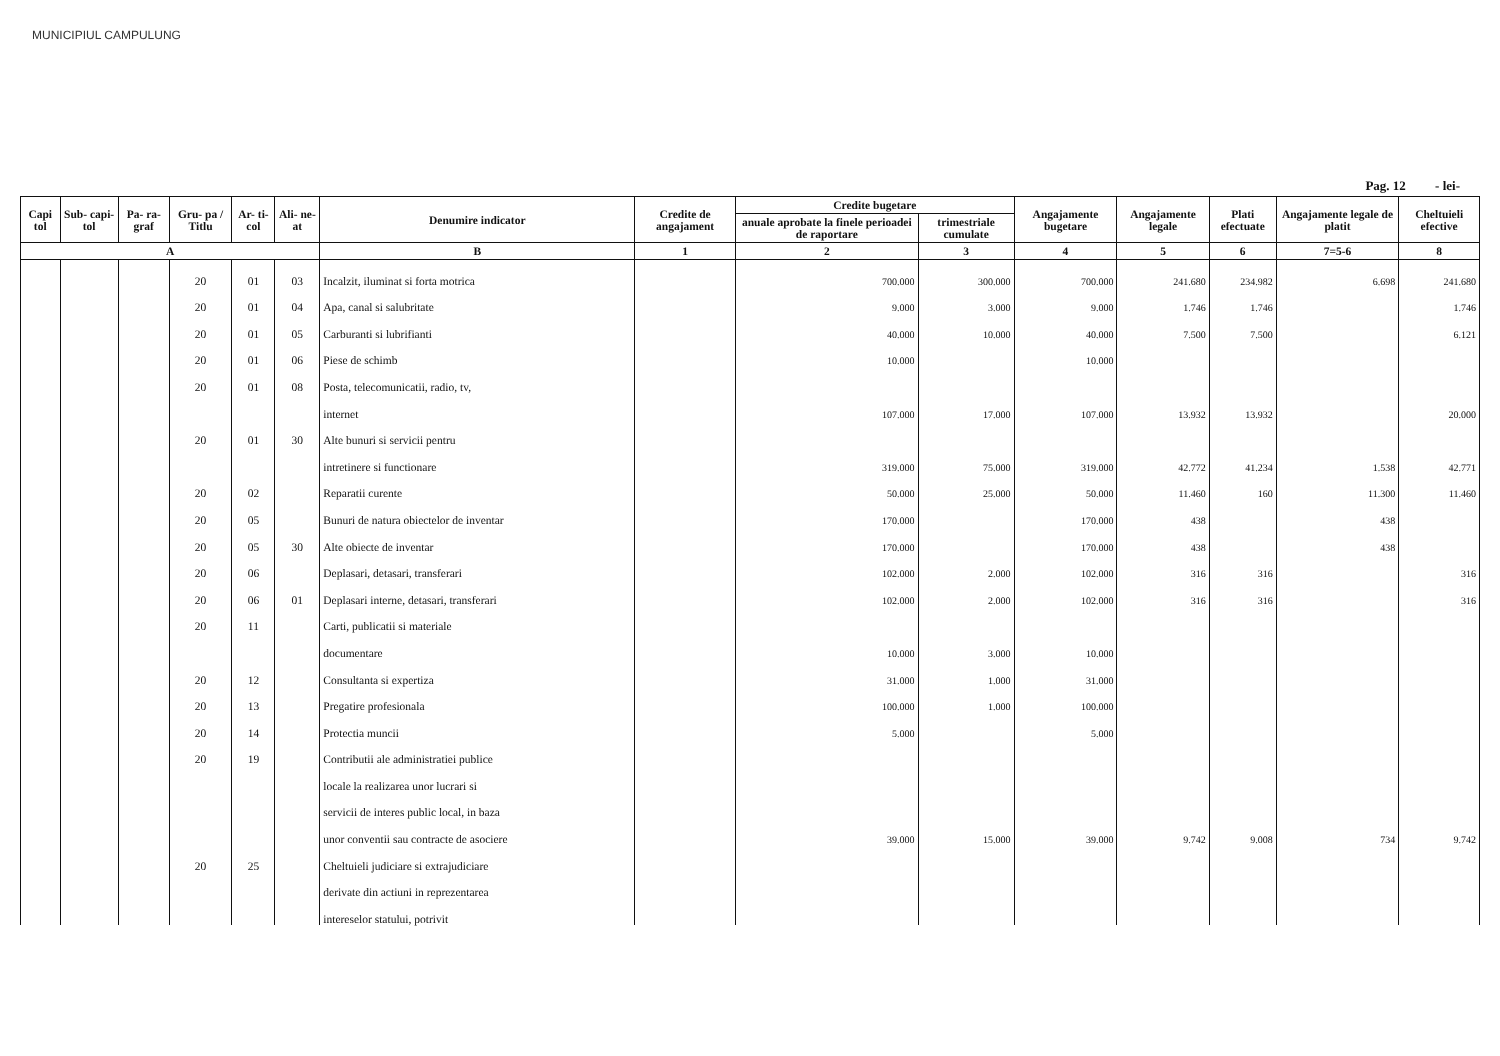MUNICIPIUL CAMPULUNG
Pag. 12 - lei-
| Capi tol | Sub- capi- tol | Pa- ra- graf | Gru- pa / Titlu | Ar- ti- col | Ali- ne- at | Denumire indicator | Credite de angajament | Credite bugetare | | Angajamente bugetare | Angajamente legale | Plati efectuate | Angajamente legale de platit | Cheltuieli efective |
| --- | --- | --- | --- | --- | --- | --- | --- | --- | --- | --- | --- | --- | --- | --- |
| | | | | | | | | anuale aprobate la finele perioadei de raportare | trimestriale cumulate | | | | | |
| A | | | | | | B | 1 | 2 | 3 | 4 | 5 | 6 | 7=5-6 | 8 |
| | | | 20 | 01 | 03 | Incalzit, iluminat si forta motrica | | 700.000 | 300.000 | 700.000 | 241.680 | 234.982 | 6.698 | 241.680 |
| | | | 20 | 01 | 04 | Apa, canal si salubritate | | 9.000 | 3.000 | 9.000 | 1.746 | 1.746 | | 1.746 |
| | | | 20 | 01 | 05 | Carburanti si lubrifianti | | 40.000 | 10.000 | 40.000 | 7.500 | 7.500 | | 6.121 |
| | | | 20 | 01 | 06 | Piese de schimb | | 10.000 | | 10.000 | | | | |
| | | | 20 | 01 | 08 | Posta, telecomunicatii, radio, tv, | | | | | | | | |
| | | | | | | internet | | 107.000 | 17.000 | 107.000 | 13.932 | 13.932 | | 20.000 |
| | | | 20 | 01 | 30 | Alte bunuri si servicii pentru | | | | | | | | |
| | | | | | | intretinere si functionare | | 319.000 | 75.000 | 319.000 | 42.772 | 41.234 | 1.538 | 42.771 |
| | | | 20 | 02 | | Reparatii curente | | 50.000 | 25.000 | 50.000 | 11.460 | 160 | 11.300 | 11.460 |
| | | | 20 | 05 | | Bunuri de natura obiectelor de inventar | | 170.000 | | 170.000 | 438 | | 438 | |
| | | | 20 | 05 | 30 | Alte obiecte de inventar | | 170.000 | | 170.000 | 438 | | 438 | |
| | | | 20 | 06 | | Deplasari, detasari, transferari | | 102.000 | 2.000 | 102.000 | 316 | 316 | | 316 |
| | | | 20 | 06 | 01 | Deplasari interne, detasari, transferari | | 102.000 | 2.000 | 102.000 | 316 | 316 | | 316 |
| | | | 20 | 11 | | Carti, publicatii si materiale | | | | | | | | |
| | | | | | | documentare | | 10.000 | 3.000 | 10.000 | | | | |
| | | | 20 | 12 | | Consultanta si expertiza | | 31.000 | 1.000 | 31.000 | | | | |
| | | | 20 | 13 | | Pregatire profesionala | | 100.000 | 1.000 | 100.000 | | | | |
| | | | 20 | 14 | | Protectia muncii | | 5.000 | | 5.000 | | | | |
| | | | 20 | 19 | | Contributii ale administratiei publice | | | | | | | | |
| | | | | | | locale la realizarea unor lucrari si | | | | | | | | |
| | | | | | | servicii de interes public local, in baza | | | | | | | | |
| | | | | | | unor conventii sau contracte de asociere | | 39.000 | 15.000 | 39.000 | 9.742 | 9.008 | 734 | 9.742 |
| | | | 20 | 25 | | Cheltuieli judiciare si extrajudiciare | | | | | | | | |
| | | | | | | derivate din actiuni in reprezentarea | | | | | | | | |
| | | | | | | intereselor statului, potrivit | | | | | | | | |